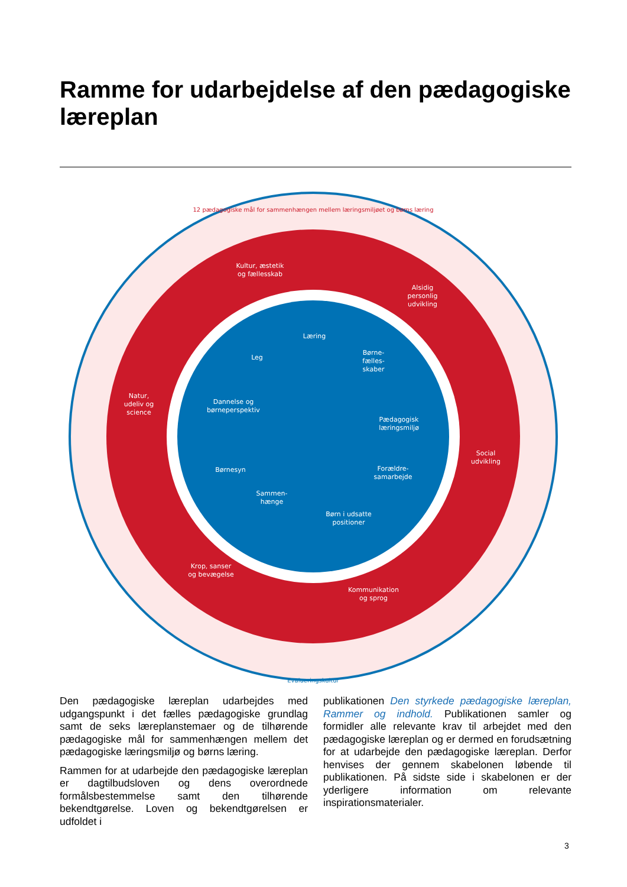Ramme for udarbejdelse af den pædagogiske læreplan
Kultur, æstetik
og fællesskab
Alsidig
personlig
udvikling
Natur,
udeliv og
science
Social
udvikling
Krop, sanser
og bevægelse
Kommunikation
og sprog
Læring
Leg
Børne-
fælles-
skaber
Dannelse og
børneperspektiv
Pædagogisk
læringsmiljø
Børnesyn
Forældre-
samarbejde
Sammen-
hænge
Børn i udsatte
positioner
12 pædagogiske mål for sammenhængen mellem læringsmiljøet og børns læring
Evalueringskultur
Den pædagogiske læreplan udarbejdes med udgangspunkt i det fælles pædagogiske grundlag samt de seks læreplanstemaer og de tilhørende pædagogiske mål for sammenhængen mellem det pædagogiske læringsmiljø og børns læring.
Rammen for at udarbejde den pædagogiske læreplan er dagtilbudsloven og dens overordnede formålsbestemmelse samt den tilhørende bekendtgørelse. Loven og bekendtgørelsen er udfoldet i
publikationen Den styrkede pædagogiske læreplan, Rammer og indhold. Publikationen samler og formidler alle relevante krav til arbejdet med den pædagogiske læreplan og er dermed en forudsætning for at udarbejde den pædagogiske læreplan. Derfor henvises der gennem skabelonen løbende til publikationen. På sidste side i skabelonen er der yderligere information om relevante inspirationsmaterialer.
3